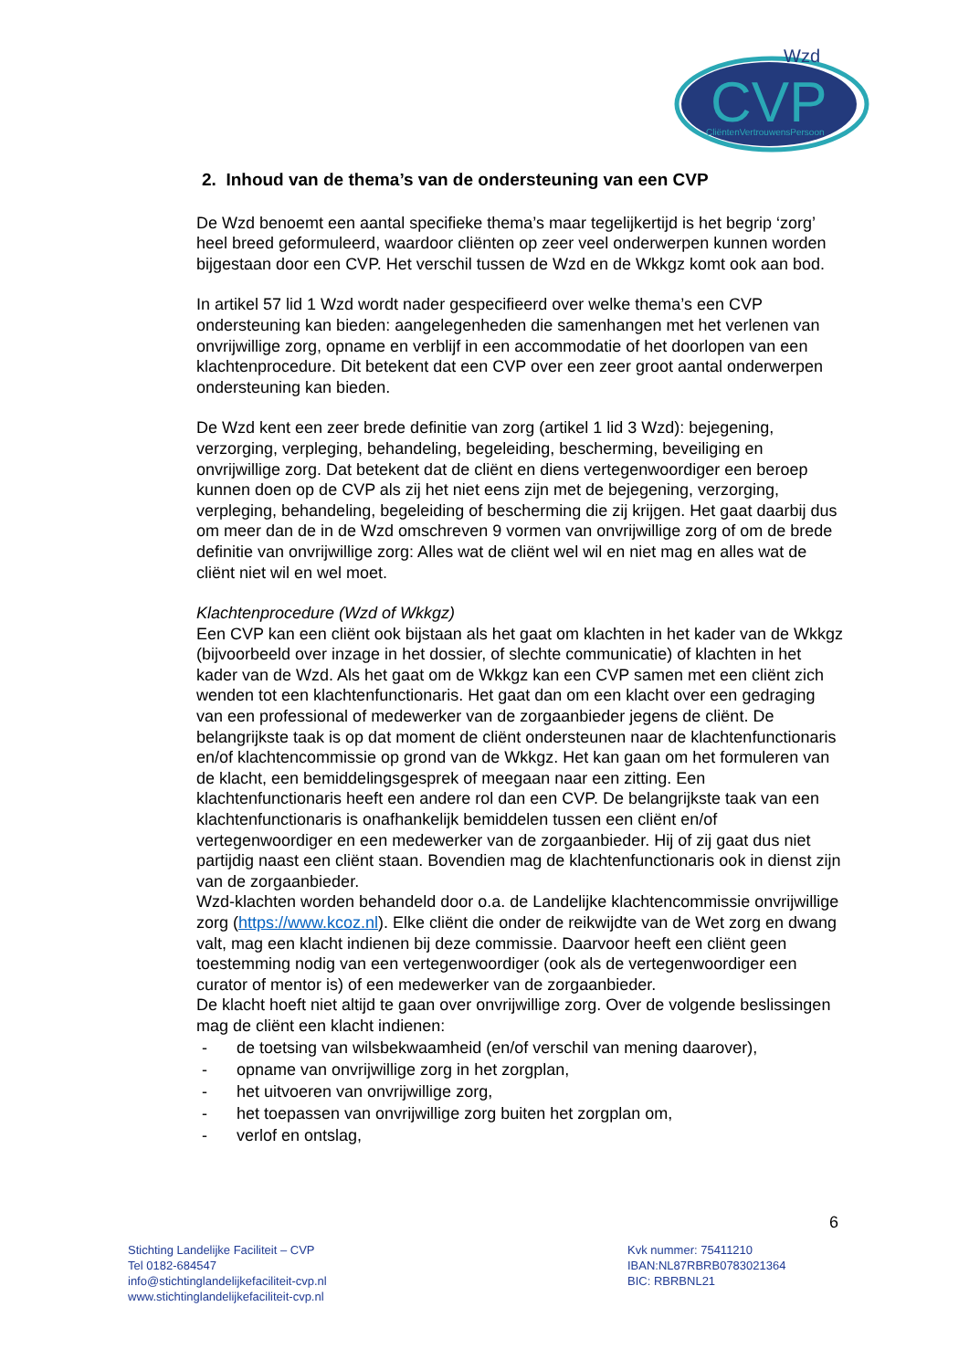CVP
Wzd
CliëntenVertrouwensPersoon
2. Inhoud van de thema’s van de ondersteuning van een CVP
De Wzd benoemt een aantal specifieke thema’s maar tegelijkertijd is het begrip ‘zorg’ heel breed geformuleerd, waardoor cliënten op zeer veel onderwerpen kunnen worden bijgestaan door een CVP. Het verschil tussen de Wzd en de Wkkgz komt ook aan bod.
In artikel 57 lid 1 Wzd wordt nader gespecifieerd over welke thema’s een CVP ondersteuning kan bieden: aangelegenheden die samenhangen met het verlenen van onvrijwillige zorg, opname en verblijf in een accommodatie of het doorlopen van een klachtenprocedure. Dit betekent dat een CVP over een zeer groot aantal onderwerpen ondersteuning kan bieden.
De Wzd kent een zeer brede definitie van zorg (artikel 1 lid 3 Wzd): bejegening, verzorging, verpleging, behandeling, begeleiding, bescherming, beveiliging en onvrijwillige zorg. Dat betekent dat de cliënt en diens vertegenwoordiger een beroep kunnen doen op de CVP als zij het niet eens zijn met de bejegening, verzorging, verpleging, behandeling, begeleiding of bescherming die zij krijgen. Het gaat daarbij dus om meer dan de in de Wzd omschreven 9 vormen van onvrijwillige zorg of om de brede definitie van onvrijwillige zorg: Alles wat de cliënt wel wil en niet mag en alles wat de cliënt niet wil en wel moet.
Klachtenprocedure (Wzd of Wkkgz)
Een CVP kan een cliënt ook bijstaan als het gaat om klachten in het kader van de Wkkgz (bijvoorbeeld over inzage in het dossier, of slechte communicatie) of klachten in het kader van de Wzd. Als het gaat om de Wkkgz kan een CVP samen met een cliënt zich wenden tot een klachtenfunctionaris. Het gaat dan om een klacht over een gedraging van een professional of medewerker van de zorgaanbieder jegens de cliënt. De belangrijkste taak is op dat moment de cliënt ondersteunen naar de klachtenfunctionaris en/of klachtencommissie op grond van de Wkkgz. Het kan gaan om het formuleren van de klacht, een bemiddelingsgesprek of meegaan naar een zitting. Een klachtenfunctionaris heeft een andere rol dan een CVP. De belangrijkste taak van een klachtenfunctionaris is onafhankelijk bemiddelen tussen een cliënt en/of vertegenwoordiger en een medewerker van de zorgaanbieder. Hij of zij gaat dus niet partijdig naast een cliënt staan. Bovendien mag de klachtenfunctionaris ook in dienst zijn van de zorgaanbieder.
Wzd-klachten worden behandeld door o.a. de Landelijke klachtencommissie onvrijwillige zorg (https://www.kcoz.nl). Elke cliënt die onder de reikwijdte van de Wet zorg en dwang valt, mag een klacht indienen bij deze commissie. Daarvoor heeft een cliënt geen toestemming nodig van een vertegenwoordiger (ook als de vertegenwoordiger een curator of mentor is) of een medewerker van de zorgaanbieder.
De klacht hoeft niet altijd te gaan over onvrijwillige zorg. Over de volgende beslissingen mag de cliënt een klacht indienen:
- de toetsing van wilsbekwaamheid (en/of verschil van mening daarover),
- opname van onvrijwillige zorg in het zorgplan,
- het uitvoeren van onvrijwillige zorg,
- het toepassen van onvrijwillige zorg buiten het zorgplan om,
- verlof en ontslag,
6
Stichting Landelijke Faciliteit – CVP
Tel 0182-684547
info@stichtinglandelijkefaciliteit-cvp.nl
www.stichtinglandelijkefaciliteit-cvp.nl
Kvk nummer: 75411210
IBAN:NL87RBRB0783021364
BIC: RBRBNL21